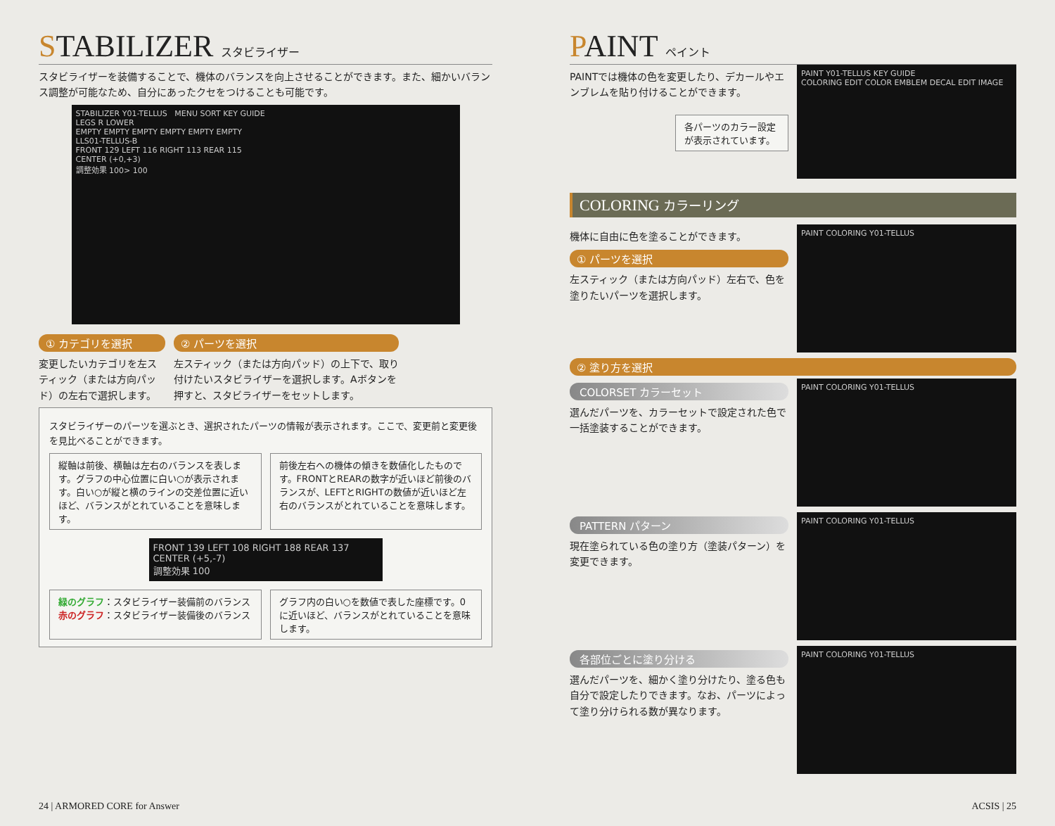STABILIZER スタビライザー
スタビライザーを装備することで、機体のバランスを向上させることができます。また、細かいバランス調整が可能なため、自分にあったクセをつけることも可能です。
STABILIZER Y01-TELLUS MENU SORT KEY GUIDE
LEGS R LOWER
EMPTY EMPTY EMPTY EMPTY EMPTY EMPTY
LLS01-TELLUS-B
FRONT 129 LEFT 116 RIGHT 113 REAR 115
CENTER (+0,+3)
調整効果 100> 100
① カテゴリを選択
変更したいカテゴリを左スティック（または方向パッド）の左右で選択します。
② パーツを選択
左スティック（または方向パッド）の上下で、取り付けたいスタビライザーを選択します。Aボタンを押すと、スタビライザーをセットします。
スタビライザーのパーツを選ぶとき、選択されたパーツの情報が表示されます。ここで、変更前と変更後を見比べることができます。
縦軸は前後、横軸は左右のバランスを表します。グラフの中心位置に白い○が表示されます。白い○が縦と横のラインの交差位置に近いほど、バランスがとれていることを意味します。
前後左右への機体の傾きを数値化したものです。FRONTとREARの数字が近いほど前後のバランスが、LEFTとRIGHTの数値が近いほど左右のバランスがとれていることを意味します。
FRONT 139 LEFT 108 RIGHT 188 REAR 137
CENTER (+5,-7)
調整効果 100
緑のグラフ：スタビライザー装備前のバランス
赤のグラフ：スタビライザー装備後のバランス
グラフ内の白い○を数値で表した座標です。0に近いほど、バランスがとれていることを意味します。
24 | ARMORED CORE for Answer
PAINT ペイント
PAINTでは機体の色を変更したり、デカールやエンブレムを貼り付けることができます。
各パーツのカラー設定が表示されています。
PAINT Y01-TELLUS KEY GUIDE
COLORING EDIT COLOR EMBLEM DECAL EDIT IMAGE
COLORING カラーリング
機体に自由に色を塗ることができます。
① パーツを選択
左スティック（または方向パッド）左右で、色を塗りたいパーツを選択します。
PAINT COLORING Y01-TELLUS
② 塗り方を選択
COLORSET カラーセット
選んだパーツを、カラーセットで設定された色で一括塗装することができます。
PAINT COLORING Y01-TELLUS
PATTERN パターン
現在塗られている色の塗り方（塗装パターン）を変更できます。
PAINT COLORING Y01-TELLUS
各部位ごとに塗り分ける
選んだパーツを、細かく塗り分けたり、塗る色も自分で設定したりできます。なお、パーツによって塗り分けられる数が異なります。
PAINT COLORING Y01-TELLUS
ACSIS | 25